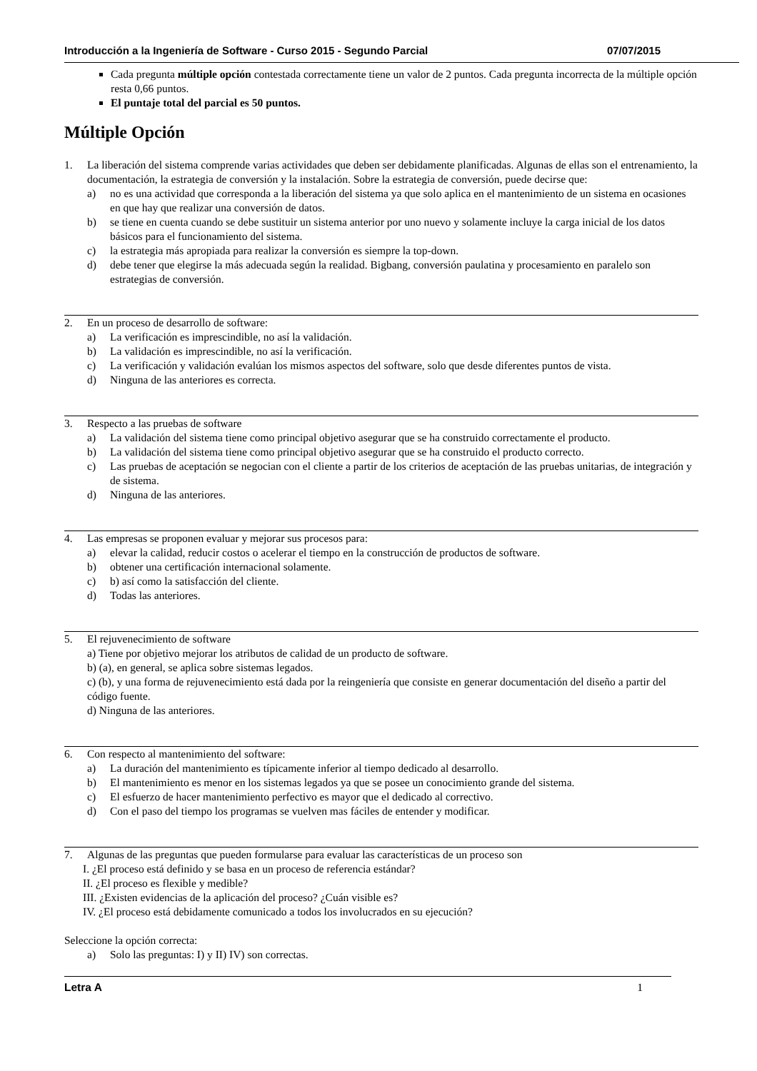Introducción a la Ingeniería de Software - Curso 2015 - Segundo Parcial 07/07/2015
Cada pregunta múltiple opción contestada correctamente tiene un valor de 2 puntos. Cada pregunta incorrecta de la múltiple opción resta 0,66 puntos.
El puntaje total del parcial es 50 puntos.
Múltiple Opción
1. La liberación del sistema comprende varias actividades que deben ser debidamente planificadas. Algunas de ellas son el entrenamiento, la documentación, la estrategia de conversión y la instalación. Sobre la estrategia de conversión, puede decirse que:
a) no es una actividad que corresponda a la liberación del sistema ya que solo aplica en el mantenimiento de un sistema en ocasiones en que hay que realizar una conversión de datos.
b) se tiene en cuenta cuando se debe sustituir un sistema anterior por uno nuevo y solamente incluye la carga inicial de los datos básicos para el funcionamiento del sistema.
c) la estrategia más apropiada para realizar la conversión es siempre la top-down.
d) debe tener que elegirse la más adecuada según la realidad. Bigbang, conversión paulatina y procesamiento en paralelo son estrategias de conversión.
2. En un proceso de desarrollo de software:
a) La verificación es imprescindible, no así la validación.
b) La validación es imprescindible, no así la verificación.
c) La verificación y validación evalúan los mismos aspectos del software, solo que desde diferentes puntos de vista.
d) Ninguna de las anteriores es correcta.
3. Respecto a las pruebas de software
a) La validación del sistema tiene como principal objetivo asegurar que se ha construido correctamente el producto.
b) La validación del sistema tiene como principal objetivo asegurar que se ha construido el producto correcto.
c) Las pruebas de aceptación se negocian con el cliente a partir de los criterios de aceptación de las pruebas unitarias, de integración y de sistema.
d) Ninguna de las anteriores.
4. Las empresas se proponen evaluar y mejorar sus procesos para:
a) elevar la calidad, reducir costos o acelerar el tiempo en la construcción de productos de software.
b) obtener una certificación internacional solamente.
c) b) así como la satisfacción del cliente.
d) Todas las anteriores.
5. El rejuvenecimiento de software
a) Tiene por objetivo mejorar los atributos de calidad de un producto de software.
b) (a), en general, se aplica sobre sistemas legados.
c) (b), y una forma de rejuvenecimiento está dada por la reingeniería que consiste en generar documentación del diseño a partir del código fuente.
d) Ninguna de las anteriores.
6. Con respecto al mantenimiento del software:
a) La duración del mantenimiento es típicamente inferior al tiempo dedicado al desarrollo.
b) El mantenimiento es menor en los sistemas legados ya que se posee un conocimiento grande del sistema.
c) El esfuerzo de hacer mantenimiento perfectivo es mayor que el dedicado al correctivo.
d) Con el paso del tiempo los programas se vuelven mas fáciles de entender y modificar.
7. Algunas de las preguntas que pueden formularse para evaluar las características de un proceso son
I. ¿El proceso está definido y se basa en un proceso de referencia estándar?
II. ¿El proceso es flexible y medible?
III. ¿Existen evidencias de la aplicación del proceso? ¿Cuán visible es?
IV. ¿El proceso está debidamente comunicado a todos los involucrados en su ejecución?
Seleccione la opción correcta:
a) Solo las preguntas: I) y II) IV) son correctas.
Letra A 1